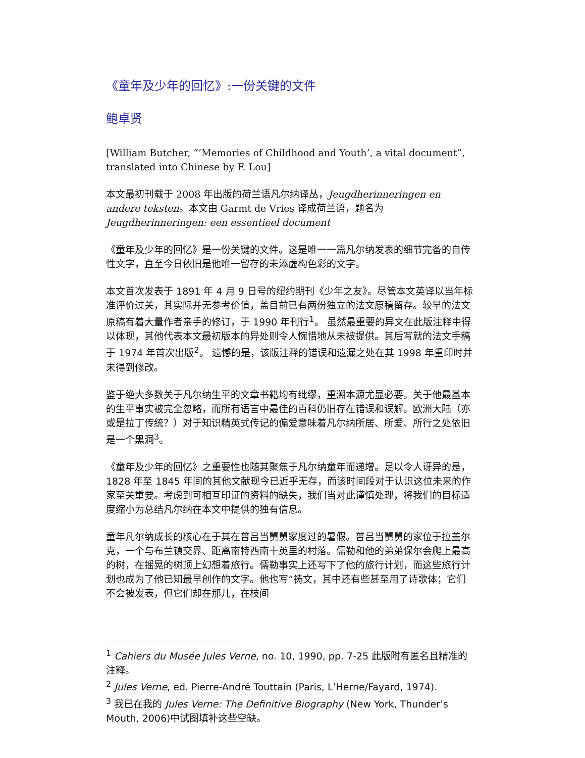《童年及少年的回忆》:一份关键的文件
鲍卓贤
[William Butcher, “’Memories of Childhood and Youth’, a vital document”, translated into Chinese by F. Lou]
本文最初刊载于 2008 年出版的荷兰语凡尔纳译丛，Jeugdherinneringen en andere teksten。本文由 Garmt de Vries 译成荷兰语，题名为 Jeugdherinneringen: een essentieel document
《童年及少年的回忆》是一份关键的文件。这是唯一一篇凡尔纳发表的细节完备的自传性文字，直至今日依旧是他唯一留存的未添虚构色彩的文字。
本文首次发表于 1891 年 4 月 9 日号的纽约期刊《少年之友》。尽管本文英译以当年标准评价过关，其实际并无参考价值，盖目前已有两份独立的法文原稿留存。较早的法文原稿有着大量作者亲手的修订，于 1990 年刊行<sup>1</sup>。 虽然最重要的异文在此版注释中得以体现，其他代表本文最初版本的异处则令人惋惜地从未被提供。其后写就的法文手稿于 1974 年首次出版<sup>2</sup>。 遗憾的是，该版注释的错误和遗漏之处在其 1998 年重印时并未得到修改。
鉴于绝大多数关于凡尔纳生平的文章书籍均有纰缪，重溯本源尤显必要。关于他最基本的生平事实被完全忽略，而所有语言中最佳的百科仍旧存在错误和误解。欧洲大陆（亦或是拉丁传统？）对于知识精英式传记的偏爱意味着凡尔纳所居、所爱、所行之处依旧是一个黑洞<sup>3</sup>。
《童年及少年的回忆》之重要性也随其聚焦于凡尔纳童年而递增。足以令人讶异的是，1828 年至 1845 年间的其他文献现今已近乎无存，而该时间段对于认识这位未来的作家至关重要。考虑到可相互印证的资料的缺失，我们当对此谨慎处理，将我们的目标适度缩小为总结凡尔纳在本文中提供的独有信息。
童年凡尔纳成长的核心在于其在普吕当舅舅家度过的暑假。普吕当舅舅的家位于拉盖尔克，一个与布兰镇交界、距离南特西南十英里的村落。儒勒和他的弟弟保尔会爬上最高的树，在摇晃的树顶上幻想着旅行。儒勒事实上还写下了他的旅行计划，而这些旅行计划也成为了他已知最早创作的文字。他也写“祷文，其中还有些甚至用了诗歌体；它们不会被发表，但它们却在那儿，在枝间
<sup>1</sup> Cahiers du Musée Jules Verne, no. 10, 1990, pp. 7-25 此版附有匿名且精准的注释。
<sup>2</sup> Jules Verne, ed. Pierre-André Touttain (Paris, L’Herne/Fayard, 1974).
<sup>3</sup> 我已在我的 Jules Verne: The Definitive Biography (New York, Thunder’s Mouth, 2006)中试图填补这些空缺。